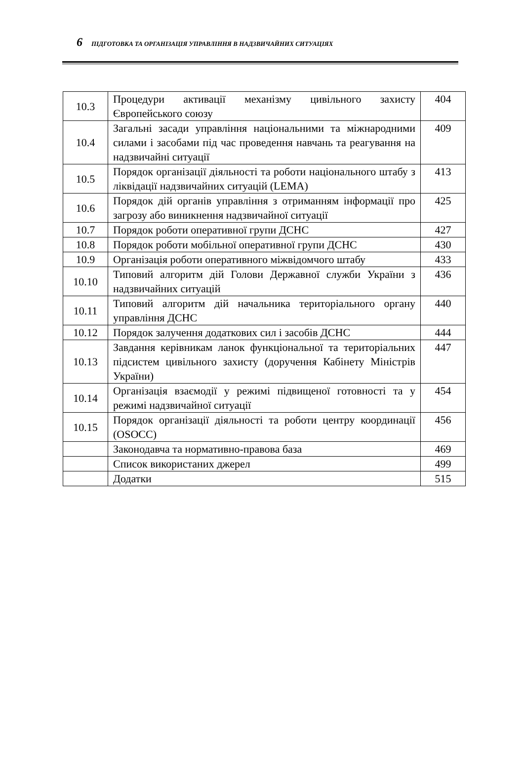6 ПІДГОТОВКА ТА ОРГАНІЗАЦІЯ УПРАВЛІННЯ В НАДЗВИЧАЙНИХ СИТУАЦІЯХ
| 10.3 | Процедури активації механізму цивільного захисту Європейського союзу | 404 |
| 10.4 | Загальні засади управління національними та міжнародними силами і засобами під час проведення навчань та реагування на надзвичайні ситуації | 409 |
| 10.5 | Порядок організації діяльності та роботи національного штабу з ліквідації надзвичайних ситуацій (LEMA) | 413 |
| 10.6 | Порядок дій органів управління з отриманням інформації про загрозу або виникнення надзвичайної ситуації | 425 |
| 10.7 | Порядок роботи оперативної групи ДСНС | 427 |
| 10.8 | Порядок роботи мобільної оперативної групи ДСНС | 430 |
| 10.9 | Організація роботи оперативного міжвідомчого штабу | 433 |
| 10.10 | Типовий алгоритм дій Голови Державної служби України з надзвичайних ситуацій | 436 |
| 10.11 | Типовий алгоритм дій начальника територіального органу управління ДСНС | 440 |
| 10.12 | Порядок залучення додаткових сил і засобів ДСНС | 444 |
| 10.13 | Завдання керівникам ланок функціональної та територіальних підсистем цивільного захисту (доручення Кабінету Міністрів України) | 447 |
| 10.14 | Організація взаємодії у режимі підвищеної готовності та у режимі надзвичайної ситуації | 454 |
| 10.15 | Порядок організації діяльності та роботи центру координації (OSOCC) | 456 |
| | Законодавча та нормативно-правова база | 469 |
| | Список використаних джерел | 499 |
| | Додатки | 515 |